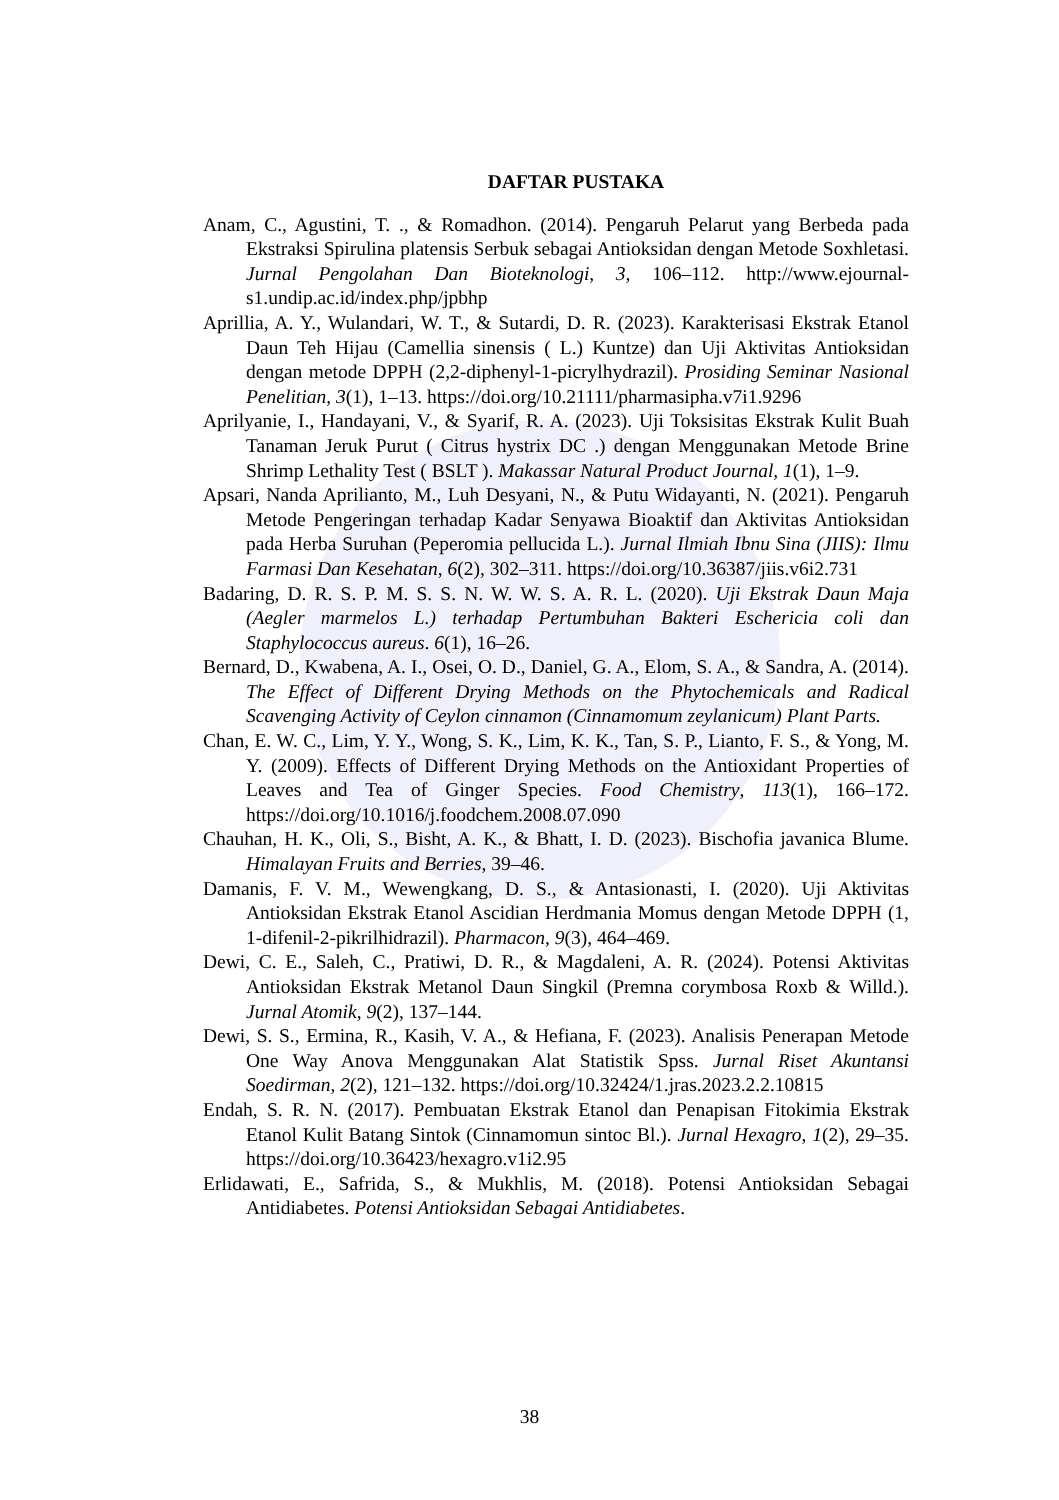DAFTAR PUSTAKA
Anam, C., Agustini, T. ., & Romadhon. (2014). Pengaruh Pelarut yang Berbeda pada Ekstraksi Spirulina platensis Serbuk sebagai Antioksidan dengan Metode Soxhletasi. Jurnal Pengolahan Dan Bioteknologi, 3, 106–112. http://www.ejournal-s1.undip.ac.id/index.php/jpbhp
Aprillia, A. Y., Wulandari, W. T., & Sutardi, D. R. (2023). Karakterisasi Ekstrak Etanol Daun Teh Hijau (Camellia sinensis ( L.) Kuntze) dan Uji Aktivitas Antioksidan dengan metode DPPH (2,2-diphenyl-1-picrylhydrazil). Prosiding Seminar Nasional Penelitian, 3(1), 1–13. https://doi.org/10.21111/pharmasipha.v7i1.9296
Aprilyanie, I., Handayani, V., & Syarif, R. A. (2023). Uji Toksisitas Ekstrak Kulit Buah Tanaman Jeruk Purut ( Citrus hystrix DC .) dengan Menggunakan Metode Brine Shrimp Lethality Test ( BSLT ). Makassar Natural Product Journal, 1(1), 1–9.
Apsari, Nanda Aprilianto, M., Luh Desyani, N., & Putu Widayanti, N. (2021). Pengaruh Metode Pengeringan terhadap Kadar Senyawa Bioaktif dan Aktivitas Antioksidan pada Herba Suruhan (Peperomia pellucida L.). Jurnal Ilmiah Ibnu Sina (JIIS): Ilmu Farmasi Dan Kesehatan, 6(2), 302–311. https://doi.org/10.36387/jiis.v6i2.731
Badaring, D. R. S. P. M. S. S. N. W. W. S. A. R. L. (2020). Uji Ekstrak Daun Maja (Aegler marmelos L.) terhadap Pertumbuhan Bakteri Eschericia coli dan Staphylococcus aureus. 6(1), 16–26.
Bernard, D., Kwabena, A. I., Osei, O. D., Daniel, G. A., Elom, S. A., & Sandra, A. (2014). The Effect of Different Drying Methods on the Phytochemicals and Radical Scavenging Activity of Ceylon cinnamon (Cinnamomum zeylanicum) Plant Parts.
Chan, E. W. C., Lim, Y. Y., Wong, S. K., Lim, K. K., Tan, S. P., Lianto, F. S., & Yong, M. Y. (2009). Effects of Different Drying Methods on the Antioxidant Properties of Leaves and Tea of Ginger Species. Food Chemistry, 113(1), 166–172. https://doi.org/10.1016/j.foodchem.2008.07.090
Chauhan, H. K., Oli, S., Bisht, A. K., & Bhatt, I. D. (2023). Bischofia javanica Blume. Himalayan Fruits and Berries, 39–46.
Damanis, F. V. M., Wewengkang, D. S., & Antasionasti, I. (2020). Uji Aktivitas Antioksidan Ekstrak Etanol Ascidian Herdmania Momus dengan Metode DPPH (1, 1-difenil-2-pikrilhidrazil). Pharmacon, 9(3), 464–469.
Dewi, C. E., Saleh, C., Pratiwi, D. R., & Magdaleni, A. R. (2024). Potensi Aktivitas Antioksidan Ekstrak Metanol Daun Singkil (Premna corymbosa Roxb & Willd.). Jurnal Atomik, 9(2), 137–144.
Dewi, S. S., Ermina, R., Kasih, V. A., & Hefiana, F. (2023). Analisis Penerapan Metode One Way Anova Menggunakan Alat Statistik Spss. Jurnal Riset Akuntansi Soedirman, 2(2), 121–132. https://doi.org/10.32424/1.jras.2023.2.2.10815
Endah, S. R. N. (2017). Pembuatan Ekstrak Etanol dan Penapisan Fitokimia Ekstrak Etanol Kulit Batang Sintok (Cinnamomun sintoc Bl.). Jurnal Hexagro, 1(2), 29–35. https://doi.org/10.36423/hexagro.v1i2.95
Erlidawati, E., Safrida, S., & Mukhlis, M. (2018). Potensi Antioksidan Sebagai Antidiabetes. Potensi Antioksidan Sebagai Antidiabetes.
38